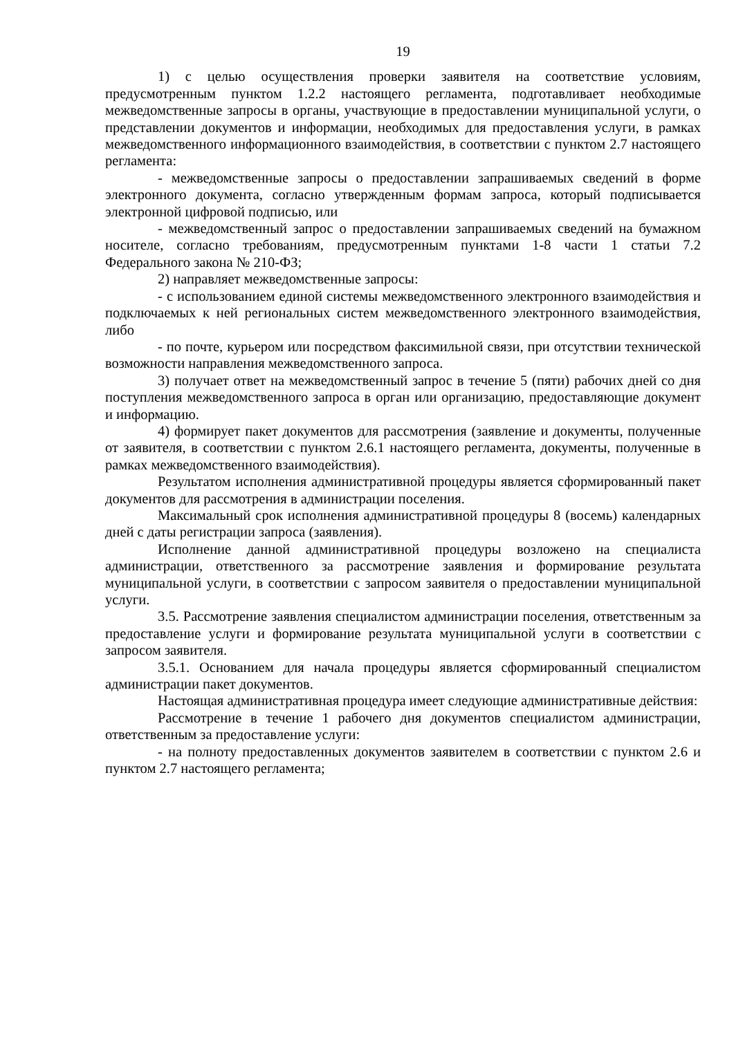19
1) с целью осуществления проверки заявителя на соответствие условиям, предусмотренным пунктом 1.2.2 настоящего регламента, подготавливает необходимые межведомственные запросы в органы, участвующие в предоставлении муниципальной услуги, о представлении документов и информации, необходимых для предоставления услуги, в рамках межведомственного информационного взаимодействия, в соответствии с пунктом 2.7 настоящего регламента:
- межведомственные запросы о предоставлении запрашиваемых сведений в форме электронного документа, согласно утвержденным формам запроса, который подписывается электронной цифровой подписью, или
- межведомственный запрос о предоставлении запрашиваемых сведений на бумажном носителе, согласно требованиям, предусмотренным пунктами 1-8 части 1 статьи 7.2 Федерального закона № 210-ФЗ;
2) направляет межведомственные запросы:
- с использованием единой системы межведомственного электронного взаимодействия и подключаемых к ней региональных систем межведомственного электронного взаимодействия, либо
- по почте, курьером или посредством факсимильной связи, при отсутствии технической возможности направления межведомственного запроса.
3) получает ответ на межведомственный запрос в течение 5 (пяти) рабочих дней со дня поступления межведомственного запроса в орган или организацию, предоставляющие документ и информацию.
4) формирует пакет документов для рассмотрения (заявление и документы, полученные от заявителя, в соответствии с пунктом 2.6.1 настоящего регламента, документы, полученные в рамках межведомственного взаимодействия).
Результатом исполнения административной процедуры является сформированный пакет документов для рассмотрения в администрации поселения.
Максимальный срок исполнения административной процедуры 8 (восемь) календарных дней с даты регистрации запроса (заявления).
Исполнение данной административной процедуры возложено на специалиста администрации, ответственного за рассмотрение заявления и формирование результата муниципальной услуги, в соответствии с запросом заявителя о предоставлении муниципальной услуги.
3.5. Рассмотрение заявления специалистом администрации поселения, ответственным за предоставление услуги и формирование результата муниципальной услуги в соответствии с запросом заявителя.
3.5.1. Основанием для начала процедуры является сформированный специалистом администрации пакет документов.
Настоящая административная процедура имеет следующие административные действия:
Рассмотрение в течение 1 рабочего дня документов специалистом администрации, ответственным за предоставление услуги:
- на полноту предоставленных документов заявителем в соответствии с пунктом 2.6 и пунктом 2.7 настоящего регламента;